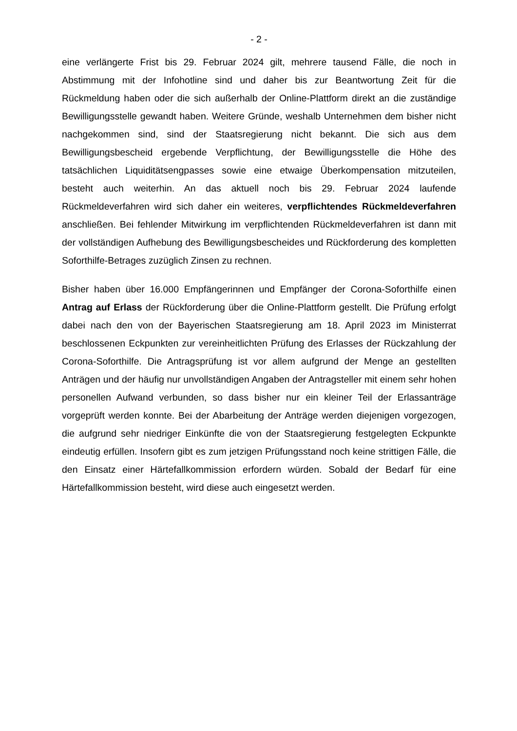- 2 -
eine verlängerte Frist bis 29. Februar 2024 gilt, mehrere tausend Fälle, die noch in Abstimmung mit der Infohotline sind und daher bis zur Beantwortung Zeit für die Rückmeldung haben oder die sich außerhalb der Online-Plattform direkt an die zuständige Bewilligungsstelle gewandt haben. Weitere Gründe, weshalb Unternehmen dem bisher nicht nachgekommen sind, sind der Staatsregierung nicht bekannt. Die sich aus dem Bewilligungsbescheid ergebende Verpflichtung, der Bewilligungsstelle die Höhe des tatsächlichen Liquiditätsengpasses sowie eine etwaige Überkompensation mitzuteilen, besteht auch weiterhin. An das aktuell noch bis 29. Februar 2024 laufende Rückmeldeverfahren wird sich daher ein weiteres, verpflichtendes Rückmeldeverfahren anschließen. Bei fehlender Mitwirkung im verpflichtenden Rückmeldeverfahren ist dann mit der vollständigen Aufhebung des Bewilligungsbescheides und Rückforderung des kompletten Soforthilfe-Betrages zuzüglich Zinsen zu rechnen.
Bisher haben über 16.000 Empfängerinnen und Empfänger der Corona-Soforthilfe einen Antrag auf Erlass der Rückforderung über die Online-Plattform gestellt. Die Prüfung erfolgt dabei nach den von der Bayerischen Staatsregierung am 18. April 2023 im Ministerrat beschlossenen Eckpunkten zur vereinheitlichten Prüfung des Erlasses der Rückzahlung der Corona-Soforthilfe. Die Antragsprüfung ist vor allem aufgrund der Menge an gestellten Anträgen und der häufig nur unvollständigen Angaben der Antragsteller mit einem sehr hohen personellen Aufwand verbunden, so dass bisher nur ein kleiner Teil der Erlassanträge vorgeprüft werden konnte. Bei der Abarbeitung der Anträge werden diejenigen vorgezogen, die aufgrund sehr niedriger Einkünfte die von der Staatsregierung festgelegten Eckpunkte eindeutig erfüllen. Insofern gibt es zum jetzigen Prüfungsstand noch keine strittigen Fälle, die den Einsatz einer Härtefallkommission erfordern würden. Sobald der Bedarf für eine Härtefallkommission besteht, wird diese auch eingesetzt werden.